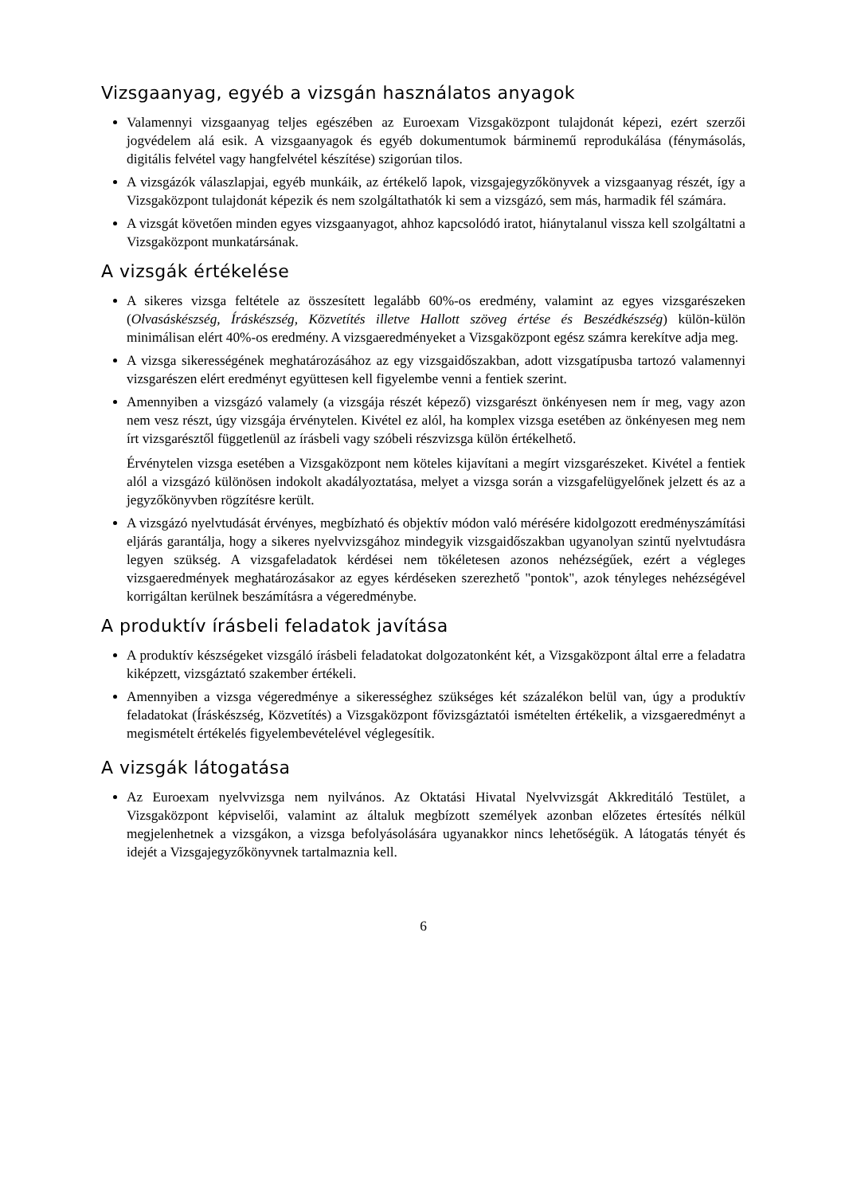Vizsgaanyag, egyéb a vizsgán használatos anyagok
Valamennyi vizsgaanyag teljes egészében az Euroexam Vizsgaközpont tulajdonát képezi, ezért szerzői jogvédelem alá esik. A vizsgaanyagok és egyéb dokumentumok bárminemű reprodukálása (fénymásolás, digitális felvétel vagy hangfelvétel készítése) szigorúan tilos.
A vizsgázók válaszlapjai, egyéb munkáik, az értékelő lapok, vizsgajegyzőkönyvek a vizsgaanyag részét, így a Vizsgaközpont tulajdonát képezik és nem szolgáltathatók ki sem a vizsgázó, sem más, harmadik fél számára.
A vizsgát követően minden egyes vizsgaanyagot, ahhoz kapcsolódó iratot, hiánytalanul vissza kell szolgáltatni a Vizsgaközpont munkatársának.
A vizsgák értékelése
A sikeres vizsga feltétele az összesített legalább 60%-os eredmény, valamint az egyes vizsgarészeken (Olvasáskészség, Íráskészség, Közvetítés illetve Hallott szöveg értése és Beszédkészség) külön-külön minimálisan elért 40%-os eredmény. A vizsgaeredményeket a Vizsgaközpont egész számra kerekítve adja meg.
A vizsga sikerességének meghatározásához az egy vizsgaidőszakban, adott vizsgatípusba tartozó valamennyi vizsgarészen elért eredményt együttesen kell figyelembe venni a fentiek szerint.
Amennyiben a vizsgázó valamely (a vizsgája részét képező) vizsgarészt önkényesen nem ír meg, vagy azon nem vesz részt, úgy vizsgája érvénytelen. Kivétel ez alól, ha komplex vizsga esetében az önkényesen meg nem írt vizsgarésztől függetlenül az írásbeli vagy szóbeli részvizsga külön értékelhető.
Érvénytelen vizsga esetében a Vizsgaközpont nem köteles kijavítani a megírt vizsgarészeket. Kivétel a fentiek alól a vizsgázó különösen indokolt akadályoztatása, melyet a vizsga során a vizsgafelügyelőnek jelzett és az a jegyzőkönyvben rögzítésre került.
A vizsgázó nyelvtudását érvényes, megbízható és objektív módon való mérésére kidolgozott eredményszámítási eljárás garantálja, hogy a sikeres nyelvvizsgához mindegyik vizsgaidőszakban ugyanolyan szintű nyelvtudásra legyen szükség. A vizsgafeladatok kérdései nem tökéletesen azonos nehézségűek, ezért a végleges vizsgaeredmények meghatározásakor az egyes kérdéseken szerezhető "pontok", azok tényleges nehézségével korrigáltan kerülnek beszámításra a végeredménybe.
A produktív írásbeli feladatok javítása
A produktív készségeket vizsgáló írásbeli feladatokat dolgozatonként két, a Vizsgaközpont által erre a feladatra kiképzett, vizsgáztató szakember értékeli.
Amennyiben a vizsga végeredménye a sikerességhez szükséges két százalékon belül van, úgy a produktív feladatokat (Íráskészség, Közvetítés) a Vizsgaközpont fővizsgáztatói ismételten értékelik, a vizsgaeredményt a megismételt értékelés figyelembevételével véglegesítik.
A vizsgák látogatása
Az Euroexam nyelvvizsga nem nyilvános. Az Oktatási Hivatal Nyelvvizsgát Akkreditáló Testület, a Vizsgaközpont képviselői, valamint az általuk megbízott személyek azonban előzetes értesítés nélkül megjelenhetnek a vizsgákon, a vizsga befolyásolására ugyanakkor nincs lehetőségük. A látogatás tényét és idejét a Vizsgajegyzőkönyvnek tartalmaznia kell.
6